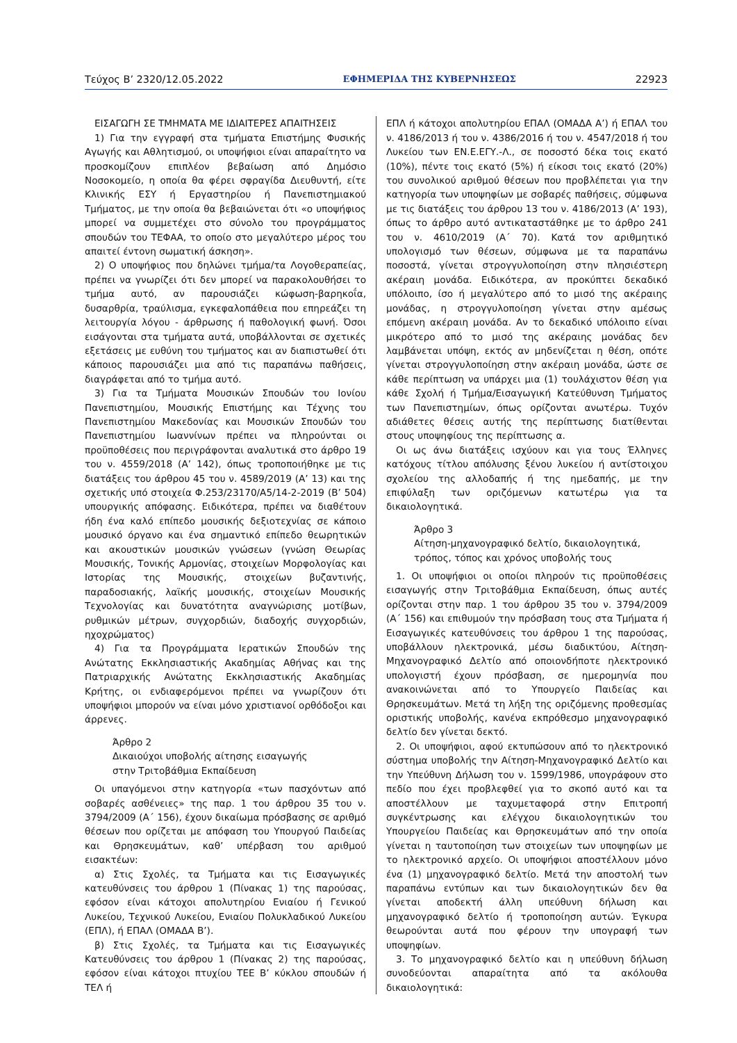Τεύχος Β’ 2320/12.05.2022 ΕΦΗΜΕΡΙΔΑ ΤΗΣ ΚΥΒΕΡΝΗΣΕΩΣ 22923
ΕΙΣΑΓΩΓΗ ΣΕ ΤΜΗΜΑΤΑ ΜΕ ΙΔΙΑΙΤΕΡΕΣ ΑΠΑΙΤΗΣΕΙΣ
1) Για την εγγραφή στα τμήματα Επιστήμης Φυσικής Αγωγής και Αθλητισμού, οι υποψήφιοι είναι απαραίτητο να προσκομίζουν επιπλέον βεβαίωση από Δημόσιο Νοσοκομείο, η οποία θα φέρει σφραγίδα Διευθυντή, είτε Κλινικής ΕΣΥ ή Εργαστηρίου ή Πανεπιστημιακού Τμήματος, με την οποία θα βεβαιώνεται ότι «ο υποψήφιος μπορεί να συμμετέχει στο σύνολο του προγράμματος σπουδών του ΤΕΦΑΑ, το οποίο στο μεγαλύτερο μέρος του απαιτεί έντονη σωματική άσκηση».
2) Ο υποψήφιος που δηλώνει τμήμα/τα Λογοθεραπείας, πρέπει να γνωρίζει ότι δεν μπορεί να παρακολουθήσει το τμήμα αυτό, αν παρουσιάζει κώφωση-βαρηκοΐα, δυσαρθρία, τραύλισμα, εγκεφαλοπάθεια που επηρεάζει τη λειτουργία λόγου - άρθρωσης ή παθολογική φωνή. Όσοι εισάγονται στα τμήματα αυτά, υποβάλλονται σε σχετικές εξετάσεις με ευθύνη του τμήματος και αν διαπιστωθεί ότι κάποιος παρουσιάζει μια από τις παραπάνω παθήσεις, διαγράφεται από το τμήμα αυτό.
3) Για τα Τμήματα Μουσικών Σπουδών του Ιονίου Πανεπιστημίου, Μουσικής Επιστήμης και Τέχνης του Πανεπιστημίου Μακεδονίας και Μουσικών Σπουδών του Πανεπιστημίου Ιωαννίνων πρέπει να πληρούνται οι προϋποθέσεις που περιγράφονται αναλυτικά στο άρθρο 19 του ν. 4559/2018 (Α’ 142), όπως τροποποιήθηκε με τις διατάξεις του άρθρου 45 του ν. 4589/2019 (Α’ 13) και της σχετικής υπό στοιχεία Φ.253/23170/Α5/14-2-2019 (Β’ 504) υπουργικής απόφασης. Ειδικότερα, πρέπει να διαθέτουν ήδη ένα καλό επίπεδο μουσικής δεξιοτεχνίας σε κάποιο μουσικό όργανο και ένα σημαντικό επίπεδο θεωρητικών και ακουστικών μουσικών γνώσεων (γνώση Θεωρίας Μουσικής, Τονικής Αρμονίας, στοιχείων Μορφολογίας και Ιστορίας της Μουσικής, στοιχείων βυζαντινής, παραδοσιακής, λαϊκής μουσικής, στοιχείων Μουσικής Τεχνολογίας και δυνατότητα αναγνώρισης μοτίβων, ρυθμικών μέτρων, συγχορδιών, διαδοχής συγχορδιών, ηχοχρώματος)
4) Για τα Προγράμματα Ιερατικών Σπουδών της Ανώτατης Εκκλησιαστικής Ακαδημίας Αθήνας και της Πατριαρχικής Ανώτατης Εκκλησιαστικής Ακαδημίας Κρήτης, οι ενδιαφερόμενοι πρέπει να γνωρίζουν ότι υποψήφιοι μπορούν να είναι μόνο χριστιανοί ορθόδοξοι και άρρενες.
Άρθρο 2
Δικαιούχοι υποβολής αίτησης εισαγωγής
στην Τριτοβάθμια Εκπαίδευση
Οι υπαγόμενοι στην κατηγορία «των πασχόντων από σοβαρές ασθένειες» της παρ. 1 του άρθρου 35 του ν. 3794/2009 (Α΄ 156), έχουν δικαίωμα πρόσβασης σε αριθμό θέσεων που ορίζεται με απόφαση του Υπουργού Παιδείας και Θρησκευμάτων, καθ’ υπέρβαση του αριθμού εισακτέων:
α) Στις Σχολές, τα Τμήματα και τις Εισαγωγικές κατευθύνσεις του άρθρου 1 (Πίνακας 1) της παρούσας, εφόσον είναι κάτοχοι απολυτηρίου Ενιαίου ή Γενικού Λυκείου, Τεχνικού Λυκείου, Ενιαίου Πολυκλαδικού Λυκείου (ΕΠΛ), ή ΕΠΑΛ (ΟΜΑΔΑ Β’).
β) Στις Σχολές, τα Τμήματα και τις Εισαγωγικές Κατευθύνσεις του άρθρου 1 (Πίνακας 2) της παρούσας, εφόσον είναι κάτοχοι πτυχίου ΤΕΕ Β’ κύκλου σπουδών ή ΤΕΛ ή
ΕΠΛ ή κάτοχοι απολυτηρίου ΕΠΑΛ (ΟΜΑΔΑ Α’) ή ΕΠΑΛ του ν. 4186/2013 ή του ν. 4386/2016 ή του ν. 4547/2018 ή του Λυκείου των ΕΝ.Ε.ΕΓΥ.-Λ., σε ποσοστό δέκα τοις εκατό (10%), πέντε τοις εκατό (5%) ή είκοσι τοις εκατό (20%) του συνολικού αριθμού θέσεων που προβλέπεται για την κατηγορία των υποψηφίων με σοβαρές παθήσεις, σύμφωνα με τις διατάξεις του άρθρου 13 του ν. 4186/2013 (Α’ 193), όπως το άρθρο αυτό αντικαταστάθηκε με το άρθρο 241 του ν. 4610/2019 (Α΄ 70). Κατά τον αριθμητικό υπολογισμό των θέσεων, σύμφωνα με τα παραπάνω ποσοστά, γίνεται στρογγυλοποίηση στην πλησιέστερη ακέραιη μονάδα. Ειδικότερα, αν προκύπτει δεκαδικό υπόλοιπο, ίσο ή μεγαλύτερο από το μισό της ακέραιης μονάδας, η στρογγυλοποίηση γίνεται στην αμέσως επόμενη ακέραιη μονάδα. Αν το δεκαδικό υπόλοιπο είναι μικρότερο από το μισό της ακέραιης μονάδας δεν λαμβάνεται υπόψη, εκτός αν μηδενίζεται η θέση, οπότε γίνεται στρογγυλοποίηση στην ακέραιη μονάδα, ώστε σε κάθε περίπτωση να υπάρχει μια (1) τουλάχιστον θέση για κάθε Σχολή ή Τμήμα/Εισαγωγική Κατεύθυνση Τμήματος των Πανεπιστημίων, όπως ορίζονται ανωτέρω. Τυχόν αδιάθετες θέσεις αυτής της περίπτωσης διατίθενται στους υποψηφίους της περίπτωσης α.
Οι ως άνω διατάξεις ισχύουν και για τους Έλληνες κατόχους τίτλου απόλυσης ξένου λυκείου ή αντίστοιχου σχολείου της αλλοδαπής ή της ημεδαπής, με την επιφύλαξη των οριζόμενων κατωτέρω για τα δικαιολογητικά.
Άρθρο 3
Αίτηση-μηχανογραφικό δελτίο, δικαιολογητικά,
τρόπος, τόπος και χρόνος υποβολής τους
1. Οι υποψήφιοι οι οποίοι πληρούν τις προϋποθέσεις εισαγωγής στην Τριτοβάθμια Εκπαίδευση, όπως αυτές ορίζονται στην παρ. 1 του άρθρου 35 του ν. 3794/2009 (Α΄ 156) και επιθυμούν την πρόσβαση τους στα Τμήματα ή Εισαγωγικές κατευθύνσεις του άρθρου 1 της παρούσας, υποβάλλουν ηλεκτρονικά, μέσω διαδικτύου, Αίτηση-Μηχανογραφικό Δελτίο από οποιονδήποτε ηλεκτρονικό υπολογιστή έχουν πρόσβαση, σε ημερομηνία που ανακοινώνεται από το Υπουργείο Παιδείας και Θρησκευμάτων. Μετά τη λήξη της οριζόμενης προθεσμίας οριστικής υποβολής, κανένα εκπρόθεσμο μηχανογραφικό δελτίο δεν γίνεται δεκτό.
2. Οι υποψήφιοι, αφού εκτυπώσουν από το ηλεκτρονικό σύστημα υποβολής την Αίτηση-Μηχανογραφικό Δελτίο και την Υπεύθυνη Δήλωση του ν. 1599/1986, υπογράφουν στο πεδίο που έχει προβλεφθεί για το σκοπό αυτό και τα αποστέλλουν με ταχυμεταφορά στην Επιτροπή συγκέντρωσης και ελέγχου δικαιολογητικών του Υπουργείου Παιδείας και Θρησκευμάτων από την οποία γίνεται η ταυτοποίηση των στοιχείων των υποψηφίων με το ηλεκτρονικό αρχείο. Οι υποψήφιοι αποστέλλουν μόνο ένα (1) μηχανογραφικό δελτίο. Μετά την αποστολή των παραπάνω εντύπων και των δικαιολογητικών δεν θα γίνεται αποδεκτή άλλη υπεύθυνη δήλωση και μηχανογραφικό δελτίο ή τροποποίηση αυτών. Έγκυρα θεωρούνται αυτά που φέρουν την υπογραφή των υποψηφίων.
3. Το μηχανογραφικό δελτίο και η υπεύθυνη δήλωση συνοδεύονται απαραίτητα από τα ακόλουθα δικαιολογητικά: